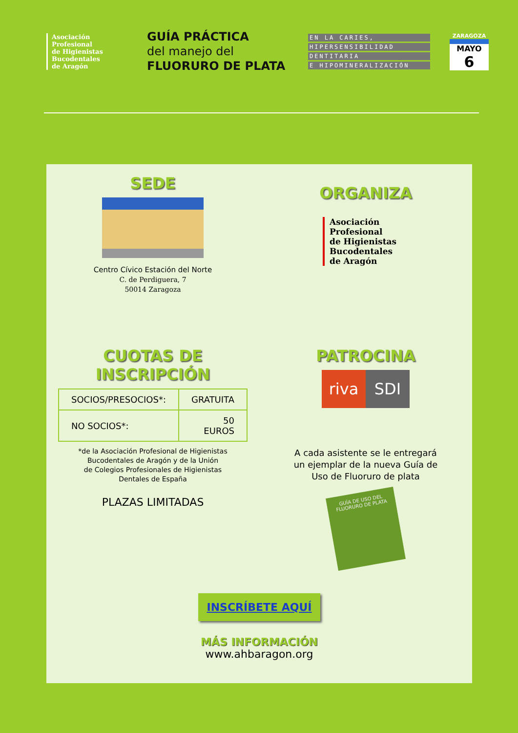Asociación
Profesional
de Higienistas
Bucodentales
de Aragón
GUÍA PRÁCTICA
del manejo del
FLUORURO DE PLATA
EN LA CARIES,
HIPERSENSIBILIDAD
DENTITARIA
E HIPOMINERALIZACIÓN
ZARAGOZA
MAYO
6
SEDE
Centro Cívico Estación del Norte
C. de Perdiguera, 7
50014 Zaragoza
ORGANIZA
Asociación
Profesional
de Higienistas
Bucodentales
de Aragón
CUOTAS DE INSCRIPCIÓN
| SOCIOS/PRESOCIOS*: | GRATUITA |
| NO SOCIOS*: | 50 EUROS |
*de la Asociación Profesional de Higienistas
Bucodentales de Aragón y de la Unión
de Colegios Profesionales de Higienistas
Dentales de España
PLAZAS LIMITADAS
PATROCINA
riva SDI
A cada asistente se le entregará
un ejemplar de la nueva Guía de
Uso de Fluoruro de plata
GUÍA DE USO DEL FLUORURO DE PLATA
INSCRÍBETE AQUÍ
MÁS INFORMACIÓN
www.ahbaragon.org